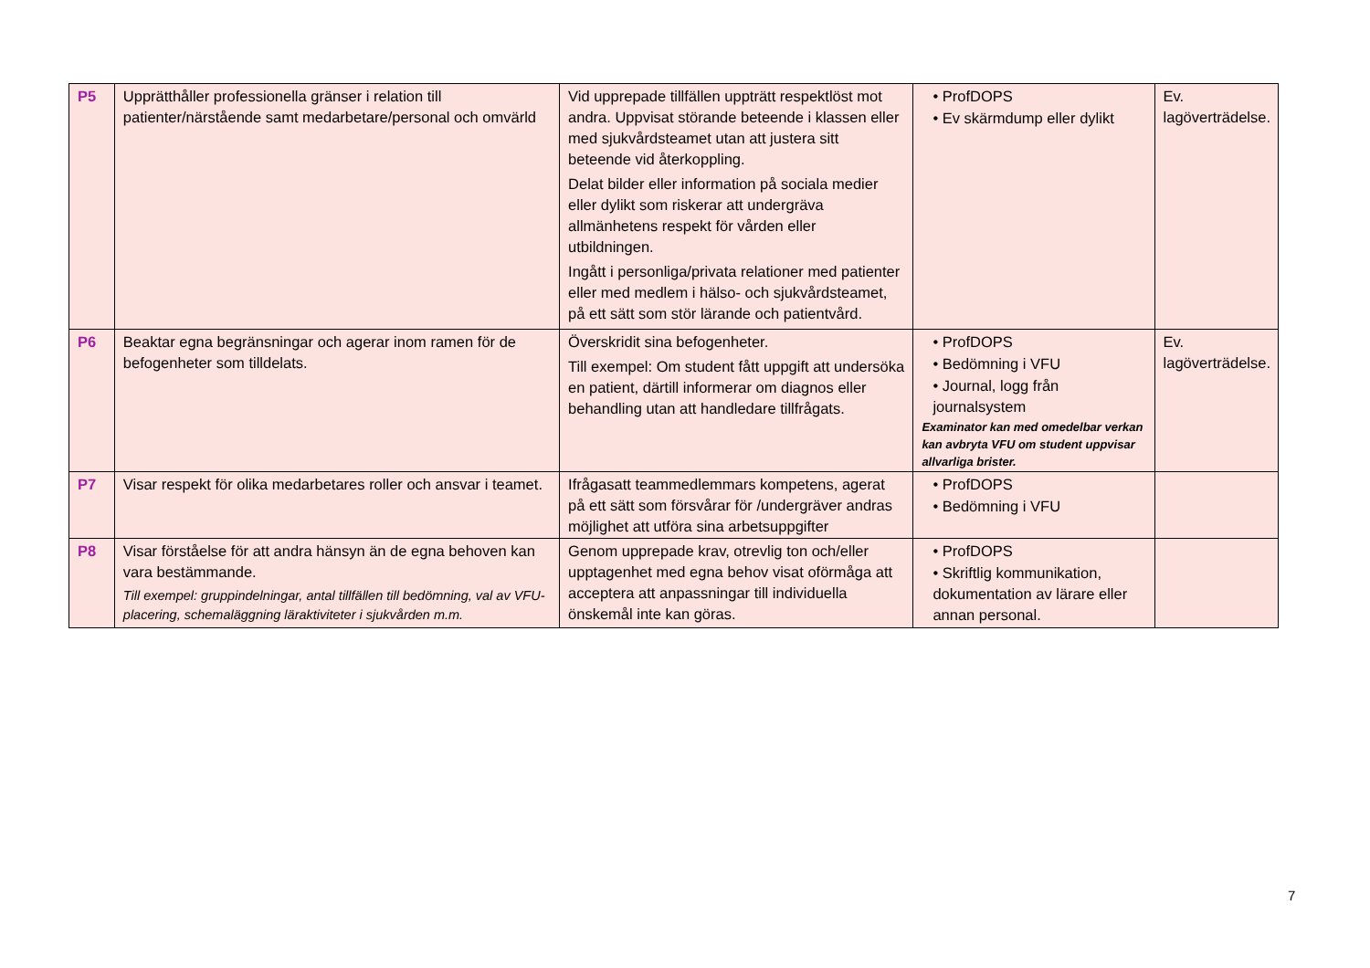| P5 | Upprätthåller professionella gränser i relation till patienter/närstående samt medarbetare/personal och omvärld | Vid upprepade tillfällen uppträtt respektlöst mot andra. Uppvisat störande beteende i klassen eller med sjukvårdsteamet utan att justera sitt beteende vid återkoppling. Delat bilder eller information på sociala medier eller dylikt som riskerar att undergräva allmänhetens respekt för vården eller utbildningen. Ingått i personliga/privata relationer med patienter eller med medlem i hälso- och sjukvårdsteamet, på ett sätt som stör lärande och patientvård. | • ProfDOPS • Ev skärmdump eller dylikt | Ev. lagöverträdelse. |
| P6 | Beaktar egna begränsningar och agerar inom ramen för de befogenheter som tilldelats. | Överskridit sina befogenheter. Till exempel: Om student fått uppgift att undersöka en patient, därtill informerar om diagnos eller behandling utan att handledare tillfrågats. | • ProfDOPS • Bedömning i VFU • Journal, logg från journalsystem Examinator kan med omedelbar verkan kan avbryta VFU om student uppvisar allvarliga brister. | Ev. lagöverträdelse. |
| P7 | Visar respekt för olika medarbetares roller och ansvar i teamet. | Ifrågasatt teammedlemmars kompetens, agerat på ett sätt som försvårar för /undergräver andras möjlighet att utföra sina arbetsuppgifter | • ProfDOPS • Bedömning i VFU | |
| P8 | Visar förståelse för att andra hänsyn än de egna behoven kan vara bestämmande. Till exempel: gruppindelningar, antal tillfällen till bedömning, val av VFU-placering, schemaläggning läraktiviteter i sjukvården m.m. | Genom upprepade krav, otrevlig ton och/eller upptagenhet med egna behov visat oförmåga att acceptera att anpassningar till individuella önskemål inte kan göras. | • ProfDOPS • Skriftlig kommunikation, dokumentation av lärare eller annan personal. | |
7